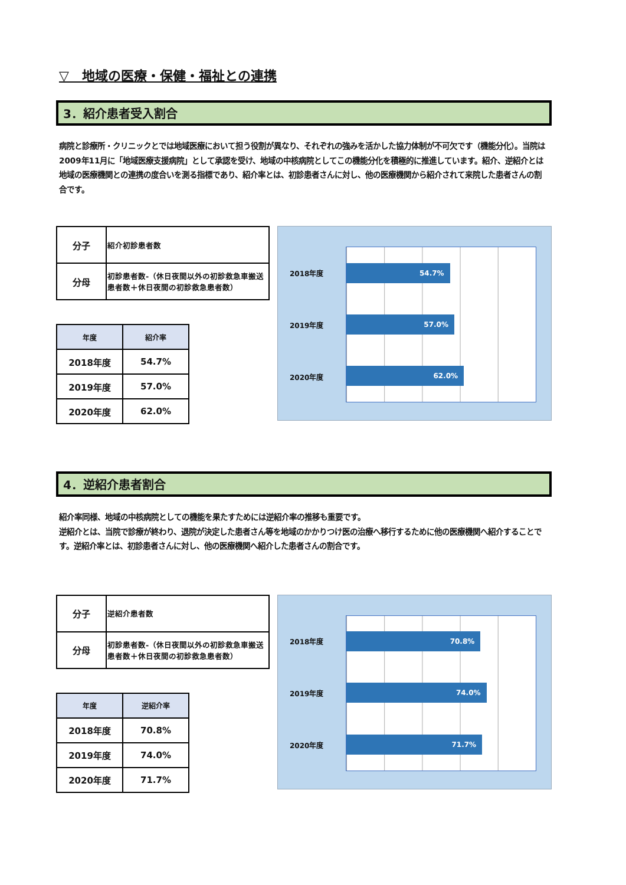▽　地域の医療・保健・福祉との連携
3．紹介患者受入割合
病院と診療所・クリニックとでは地域医療において担う役割が異なり、それぞれの強みを活かした協力体制が不可欠です（機能分化）。当院は2009年11月に「地域医療支援病院」として承認を受け、地域の中核病院としてこの機能分化を積極的に推進しています。紹介、逆紹介とは地域の医療機関との連携の度合いを測る指標であり、紹介率とは、初診患者さんに対し、他の医療機関から紹介されて来院した患者さんの割合です。
| 分子 | 紹介初診患者数 |
| 分母 | 初診患者数-（休日夜間以外の初診救急車搬送患者数＋休日夜間の初診救急患者数） |
| 年度 | 紹介率 |
| --- | --- |
| 2018年度 | 54.7% |
| 2019年度 | 57.0% |
| 2020年度 | 62.0% |
2018年度
2019年度
2020年度
54.7%
57.0%
62.0%
4．逆紹介患者割合
紹介率同様、地域の中核病院としての機能を果たすためには逆紹介率の推移も重要です。
逆紹介とは、当院で診療が終わり、退院が決定した患者さん等を地域のかかりつけ医の治療へ移行するために他の医療機関へ紹介することです。逆紹介率とは、初診患者さんに対し、他の医療機関へ紹介した患者さんの割合です。
| 分子 | 逆紹介患者数 |
| 分母 | 初診患者数-（休日夜間以外の初診救急車搬送患者数＋休日夜間の初診救急患者数） |
| 年度 | 逆紹介率 |
| --- | --- |
| 2018年度 | 70.8% |
| 2019年度 | 74.0% |
| 2020年度 | 71.7% |
2018年度
2019年度
2020年度
70.8%
74.0%
71.7%